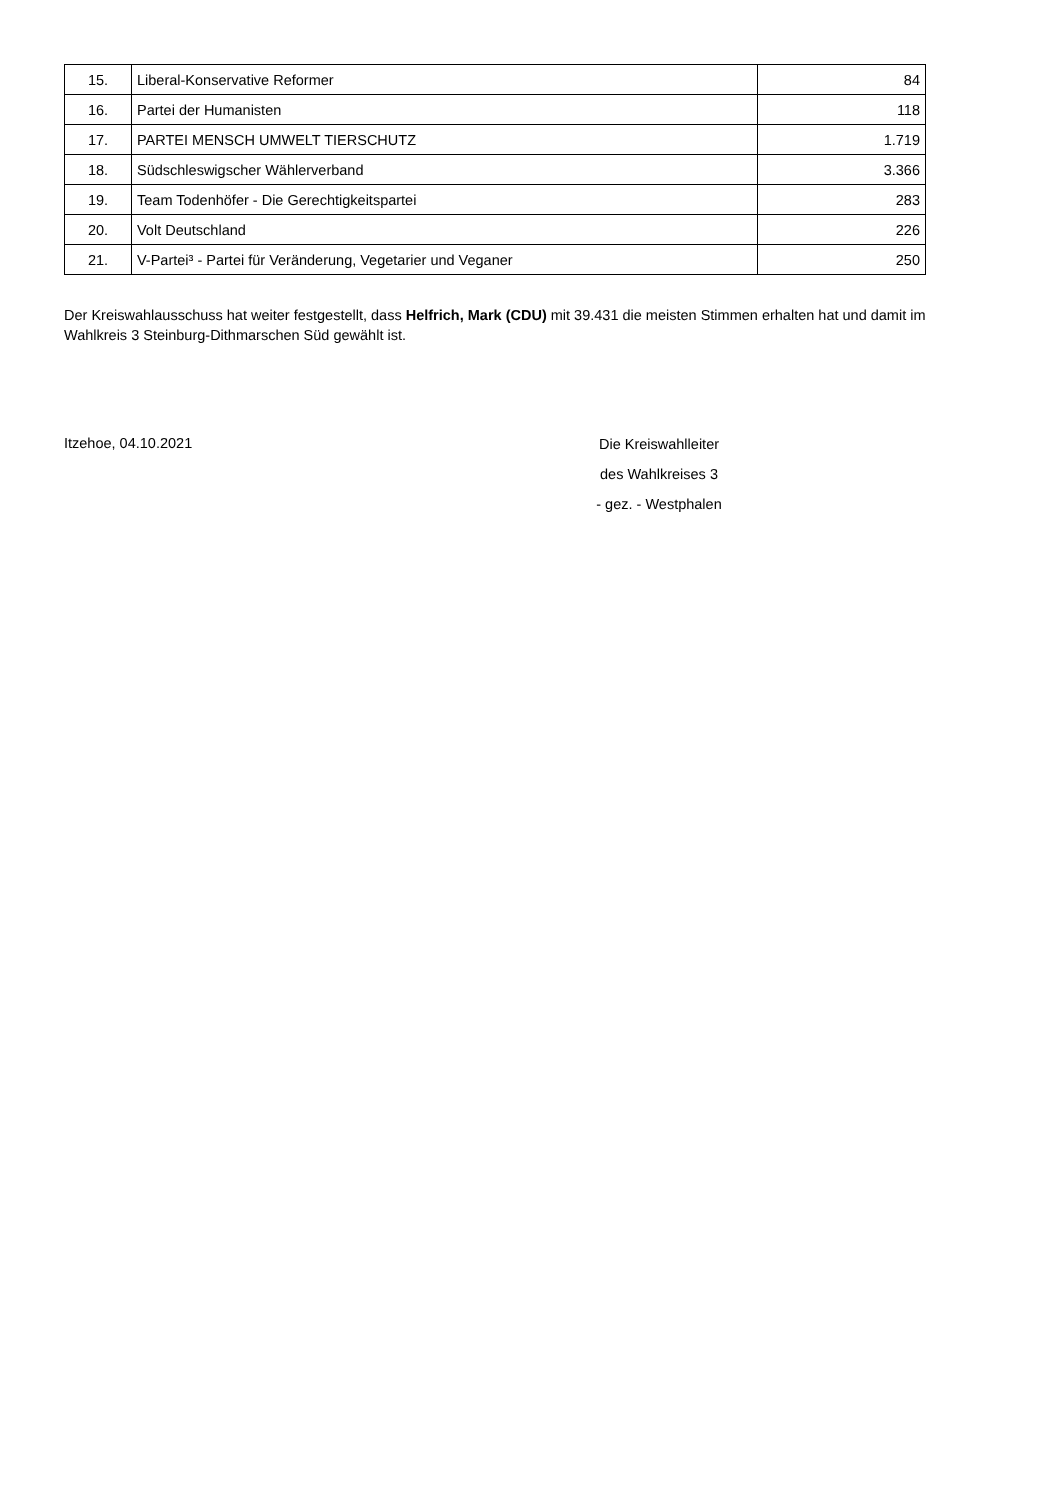| 15. | Liberal-Konservative Reformer | 84 |
| 16. | Partei der Humanisten | 118 |
| 17. | PARTEI MENSCH UMWELT TIERSCHUTZ | 1.719 |
| 18. | Südschleswigscher Wählerverband | 3.366 |
| 19. | Team Todenhöfer - Die Gerechtigkeitspartei | 283 |
| 20. | Volt Deutschland | 226 |
| 21. | V-Partei³ - Partei für Veränderung, Vegetarier und Veganer | 250 |
Der Kreiswahlausschuss hat weiter festgestellt, dass Helfrich, Mark (CDU) mit 39.431 die meisten Stimmen erhalten hat und damit im Wahlkreis 3 Steinburg-Dithmarschen Süd gewählt ist.
Itzehoe, 04.10.2021
Die Kreiswahlleiter
des Wahlkreises 3
- gez. - Westphalen